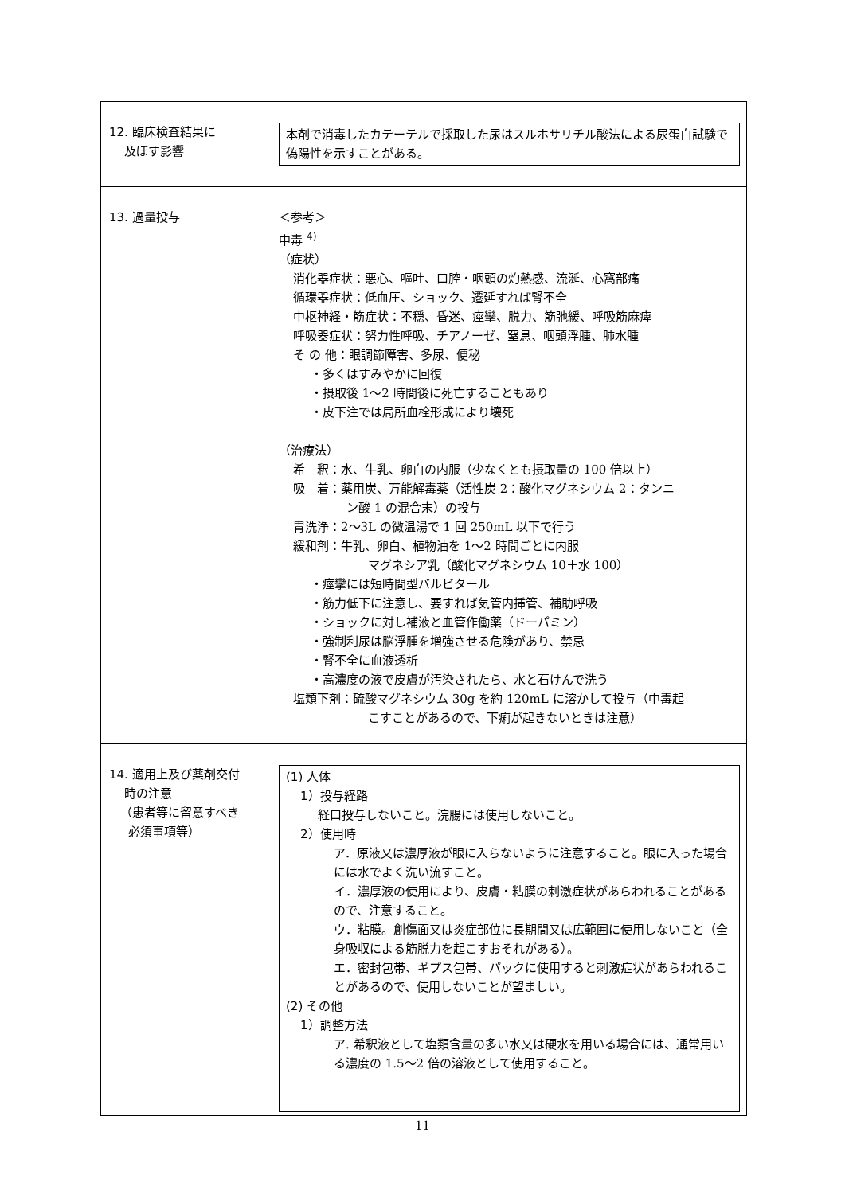| 12. 臨床検査結果に 及ぼす影響 | 本剤で消毒したカテーテルで採取した尿はスルホサリチル酸法による尿蛋白試験で偽陽性を示すことがある。 |
| 13. 過量投与 | ＜参考＞ 中毒 <sup>4)</sup> （症状） 消化器症状：悪心、嘔吐、口腔・咽頭の灼熱感、流涎、心窩部痛 循環器症状：低血圧、ショック、遷延すれば腎不全 中枢神経・筋症状：不穏、昏迷、痙攣、脱力、筋弛緩、呼吸筋麻痺 呼吸器症状：努力性呼吸、チアノーゼ、窒息、咽頭浮腫、肺水腫 そ の 他：眼調節障害、多尿、便秘 ・多くはすみやかに回復 ・摂取後 1～2 時間後に死亡することもあり ・皮下注では局所血栓形成により壊死 （治療法） 希 釈：水、牛乳、卵白の内服（少なくとも摂取量の 100 倍以上） 吸 着：薬用炭、万能解毒薬（活性炭 2：酸化マグネシウム 2：タンニ ン酸 1 の混合末）の投与 胃洗浄：2～3L の微温湯で 1 回 250mL 以下で行う 緩和剤：牛乳、卵白、植物油を 1～2 時間ごとに内服 マグネシア乳（酸化マグネシウム 10＋水 100） ・痙攣には短時間型バルビタール ・筋力低下に注意し、要すれば気管内挿管、補助呼吸 ・ショックに対し補液と血管作働薬（ドーパミン） ・強制利尿は脳浮腫を増強させる危険があり、禁忌 ・腎不全に血液透析 ・高濃度の液で皮膚が汚染されたら、水と石けんで洗う 塩類下剤：硫酸マグネシウム 30g を約 120mL に溶かして投与（中毒起 こすことがあるので、下痢が起きないときは注意） |
| 14. 適用上及び薬剤交付 時の注意 （患者等に留意すべき 必須事項等） | (1) 人体 1）投与経路 経口投与しないこと。浣腸には使用しないこと。 2）使用時 ア．原液又は濃厚液が眼に入らないように注意すること。眼に入った場合には水でよく洗い流すこと。 イ．濃厚液の使用により、皮膚・粘膜の刺激症状があらわれることがあるので、注意すること。 ウ．粘膜。創傷面又は炎症部位に長期間又は広範囲に使用しないこと（全身吸収による筋脱力を起こすおそれがある）。 エ．密封包帯、ギプス包帯、パックに使用すると刺激症状があらわれることがあるので、使用しないことが望ましい。 (2) その他 1）調整方法 ア. 希釈液として塩類含量の多い水又は硬水を用いる場合には、通常用いる濃度の 1.5～2 倍の溶液として使用すること。 |
11